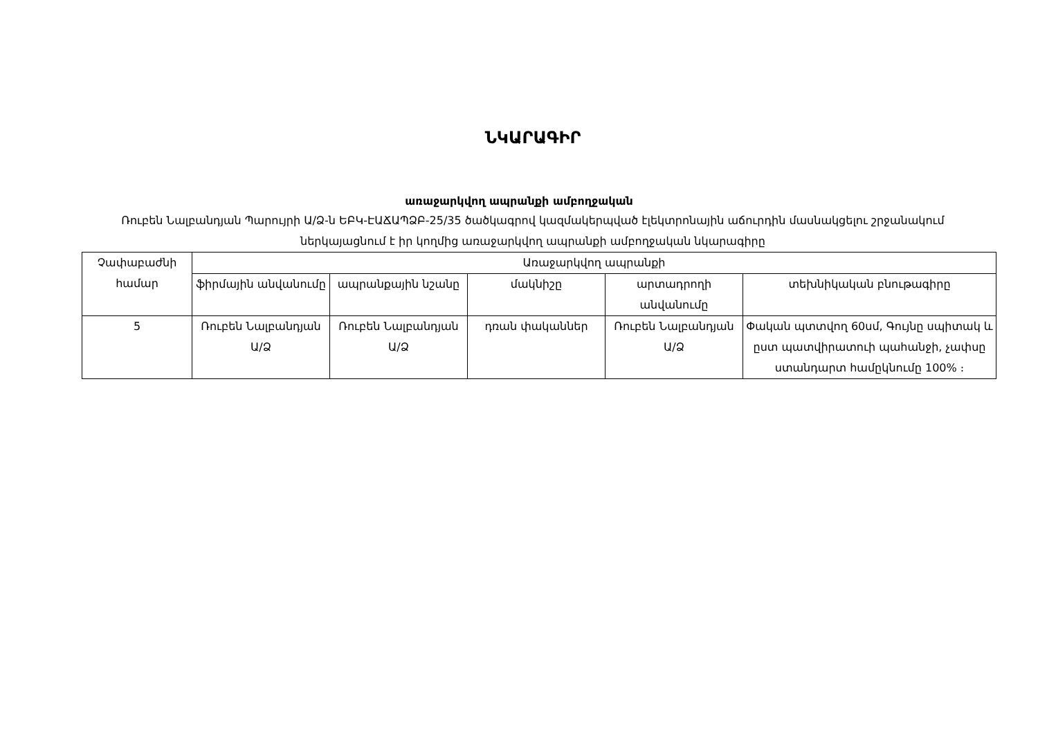ՆԿԱՐԱԳԻՐ
առաջարկվող ապրանքի ամբողջական
Ռուբեն Նալբանդյան Պարույրի Ա/Ձ-ն ԵԲԿ-ԷԱՃԱՊՁԲ-25/35 ծածկագրով կազմակերպված էլեկտրոնային աճուրդին մասնակցելու շրջանակում ներկայացնում է իր կողմից առաջարկվող ապրանքի ամբողջական նկարագիրը
| Չափաբաժնի համար | Առաջարկվող ապրանքի | | | | |
| --- | --- | --- | --- | --- | --- |
| | ֆիրմային անվանումը | ապրանքային նշանը | մակնիշը | արտադրողի անվանումը | տեխնիկական բնութագիրը |
| 5 | Ռուբեն Նալբանդյան Ա/Ձ | Ռուբեն Նալբանդյան Ա/Ձ | դռան փականներ | Ռուբեն Նալբանդյան Ա/Ձ | Փական պտտվող 60սմ, Գույնը սպիտակ և ըստ պատվիրատուի պահանջի, չափսը ստանդարտ համըկնումը 100% ։ |